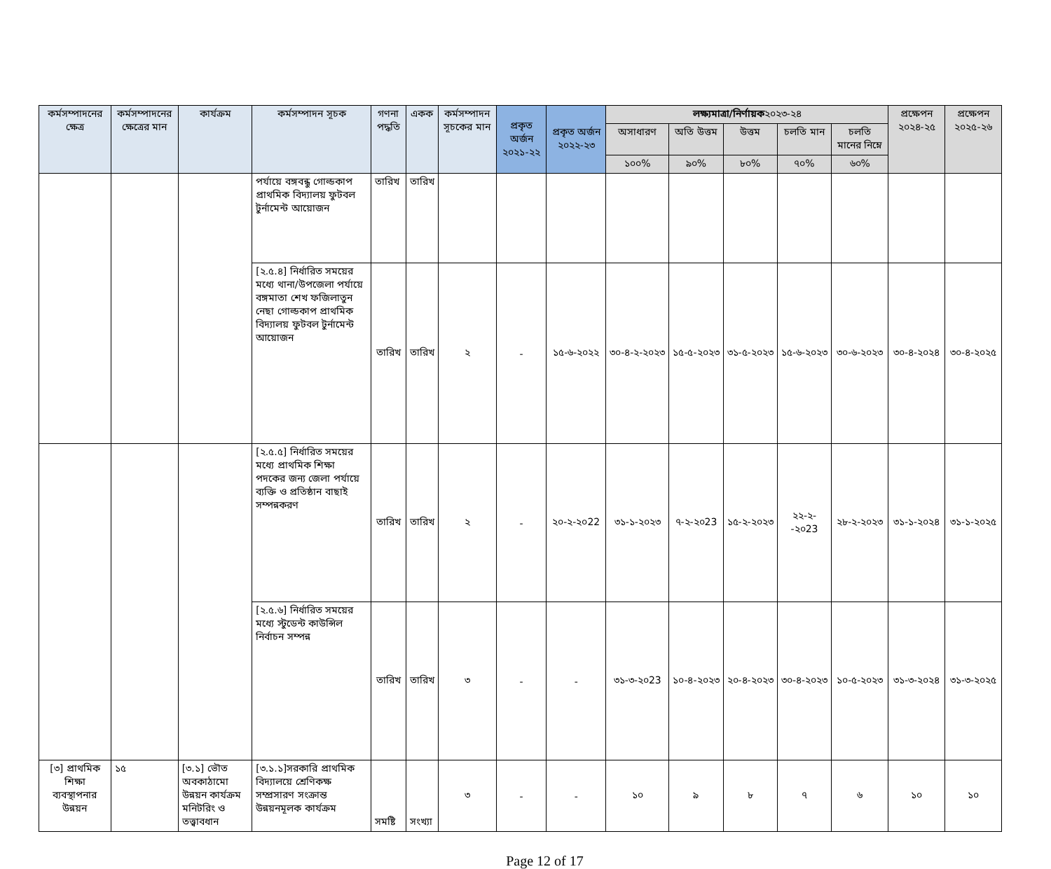| কর্মসম্পাদনের ক্ষেত্র | কর্মসম্পাদনের ক্ষেত্রের মান | কার্যক্রম | কর্মসম্পাদন সূচক | গণনা পদ্ধতি | একক | কর্মসম্পাদন সূচকের মান | প্রকৃত অর্জন ২০২১-২২ | প্রকৃত অর্জন ২০২২-২৩ | লক্ষ্যমাত্রা/নির্ণায়ক ২০২৩-২৪ | | | | | প্রক্ষেপন ২০২৪-২৫ | প্রক্ষেপন ২০২৫-২৬ |
| --- | --- | --- | --- | --- | --- | --- | --- | --- | --- | --- | --- | --- | --- | --- | --- |
| | | | | | | | | | অসাধারণ | অতি উত্তম | উত্তম | চলতি মান | চলতি মানের নিম্নে | | |
| | | | | | | | | | ১০০% | ৯০% | ৮০% | ৭০% | ৬০% | | |
| | | | পর্যায়ে বঙ্গবন্ধু গোল্ডকাপ প্রাথমিক বিদ্যালয় ফুটবল টুর্নামেন্ট আয়োজন | তারিখ | তারিখ | | | | | | | | | | |
| | | | [২.৫.৪] নির্ধারিত সময়ের মধ্যে থানা/উপজেলা পর্যায়ে বঙ্গমাতা শেখ ফজিলাতুন নেছা গোল্ডকাপ প্রাথমিক বিদ্যালয় ফুটবল টুর্নামেন্ট আয়োজন | তারিখ | তারিখ | ২ | - | ১৫-৬-২০২২ | ৩০-৪-২-২০২৩ | ১৫-৫-২০২৩ | ৩১-৫-২০২৩ | ১৫-৬-২০২৩ | ৩০-৬-২০২৩ | ৩০-৪-২০২৪ | ৩০-৪-২০২৫ |
| | | | [২.৫.৫] নির্ধারিত সময়ের মধ্যে প্রাথমিক শিক্ষা পদকের জন্য জেলা পর্যায়ে ব্যক্তি ও প্রতিষ্ঠান বাছাই সম্পন্নকরণ | তারিখ | তারিখ | ২ | - | ২০-২-২০22 | ৩১-১-২০২৩ | ৭-২-২০23 | ১৫-২-২০২৩ | ২২-২--২০23 | ২৮-২-২০২৩ | ৩১-১-২০২৪ | ৩১-১-২০২৫ |
| | | | [২.৫.৬] নির্ধারিত সময়ের মধ্যে স্টুডেন্ট কাউন্সিল নির্বাচন সম্পন্ন | তারিখ | তারিখ | ৩ | - | - | ৩১-৩-২০23 | ১০-৪-২০২৩ | ২০-৪-২০২৩ | ৩০-৪-২০২৩ | ১০-৫-২০২৩ | ৩১-৩-২০২৪ | ৩১-৩-২০২৫ |
| [৩] প্রাথমিক শিক্ষা ব্যবস্থাপনার উন্নয়ন | ১৫ | [৩.১] ভৌত অবকাঠামো উন্নয়ন কার্যক্রম মনিটরিং ও তত্ত্বাবধান | [৩.১.১]সরকারি প্রাথমিক বিদ্যালয়ে শ্রেণিকক্ষ সম্প্রসারণ সংক্রান্ত উন্নয়নমূলক কার্যক্রম | সমষ্টি | সংখ্যা | ৩ | - | - | ১০ | ৯ | ৮ | ৭ | ৬ | ১০ | ১০ |
Page 12 of 17